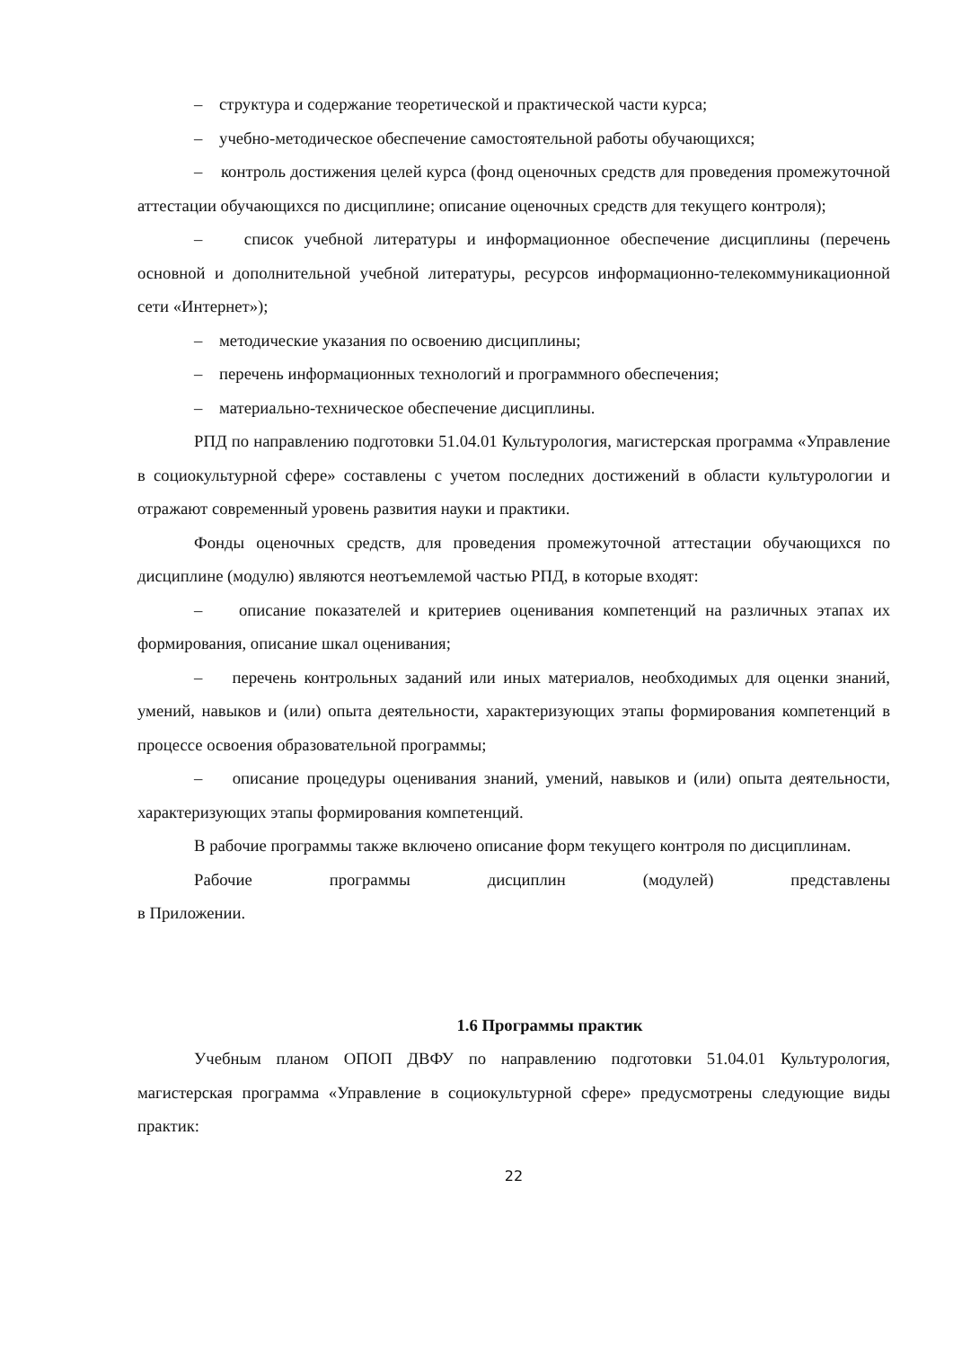– структура и содержание теоретической и практической части курса;
– учебно-методическое обеспечение самостоятельной работы обучающихся;
– контроль достижения целей курса (фонд оценочных средств для проведения промежуточной аттестации обучающихся по дисциплине; описание оценочных средств для текущего контроля);
– список учебной литературы и информационное обеспечение дисциплины (перечень основной и дополнительной учебной литературы, ресурсов информационно-телекоммуникационной сети «Интернет»);
– методические указания по освоению дисциплины;
– перечень информационных технологий и программного обеспечения;
– материально-техническое обеспечение дисциплины.
РПД по направлению подготовки 51.04.01 Культурология, магистерская программа «Управление в социокультурной сфере» составлены с учетом последних достижений в области культурологии и отражают современный уровень развития науки и практики.
Фонды оценочных средств, для проведения промежуточной аттестации обучающихся по дисциплине (модулю) являются неотъемлемой частью РПД, в которые входят:
– описание показателей и критериев оценивания компетенций на различных этапах их формирования, описание шкал оценивания;
– перечень контрольных заданий или иных материалов, необходимых для оценки знаний, умений, навыков и (или) опыта деятельности, характеризующих этапы формирования компетенций в процессе освоения образовательной программы;
– описание процедуры оценивания знаний, умений, навыков и (или) опыта деятельности, характеризующих этапы формирования компетенций.
В рабочие программы также включено описание форм текущего контроля по дисциплинам.
Рабочие программы дисциплин (модулей) представлены
в Приложении.
1.6 Программы практик
Учебным планом ОПОП ДВФУ по направлению подготовки 51.04.01 Культурология, магистерская программа «Управление в социокультурной сфере» предусмотрены следующие виды практик:
22